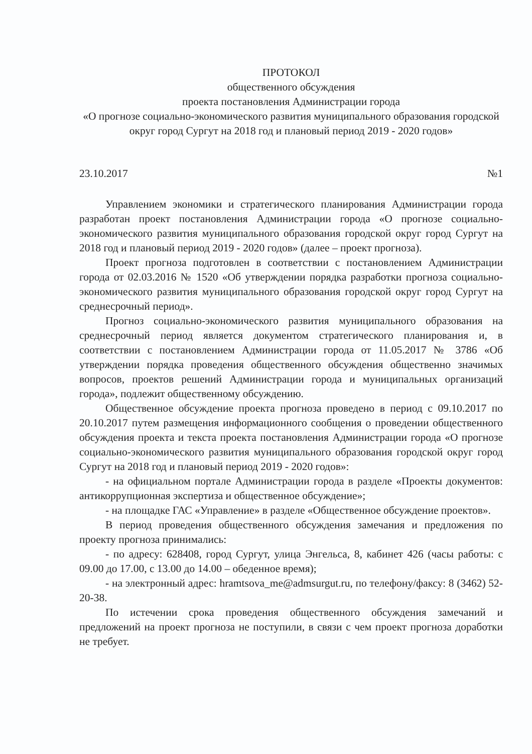ПРОТОКОЛ
общественного обсуждения
проекта постановления Администрации города
«О прогнозе социально-экономического развития муниципального образования городской округ город Сургут на 2018 год и плановый период 2019 - 2020 годов»
23.10.2017 №1
Управлением экономики и стратегического планирования Администрации города разработан проект постановления Администрации города «О прогнозе социально-экономического развития муниципального образования городской округ город Сургут на 2018 год и плановый период 2019 - 2020 годов» (далее – проект прогноза).
Проект прогноза подготовлен в соответствии с постановлением Администрации города от 02.03.2016 № 1520 «Об утверждении порядка разработки прогноза социально-экономического развития муниципального образования городской округ город Сургут на среднесрочный период».
Прогноз социально-экономического развития муниципального образования на среднесрочный период является документом стратегического планирования и, в соответствии с постановлением Администрации города от 11.05.2017 № 3786 «Об утверждении порядка проведения общественного обсуждения общественно значимых вопросов, проектов решений Администрации города и муниципальных организаций города», подлежит общественному обсуждению.
Общественное обсуждение проекта прогноза проведено в период с 09.10.2017 по 20.10.2017 путем размещения информационного сообщения о проведении общественного обсуждения проекта и текста проекта постановления Администрации города «О прогнозе социально-экономического развития муниципального образования городской округ город Сургут на 2018 год и плановый период 2019 - 2020 годов»:
- на официальном портале Администрации города в разделе «Проекты документов: антикоррупционная экспертиза и общественное обсуждение»;
- на площадке ГАС «Управление» в разделе «Общественное обсуждение проектов».
В период проведения общественного обсуждения замечания и предложения по проекту прогноза принимались:
- по адресу: 628408, город Сургут, улица Энгельса, 8, кабинет 426 (часы работы: с 09.00 до 17.00, с 13.00 до 14.00 – обеденное время);
- на электронный адрес: hramtsova_me@admsurgut.ru, по телефону/факсу: 8 (3462) 52-20-38.
По истечении срока проведения общественного обсуждения замечаний и предложений на проект прогноза не поступили, в связи с чем проект прогноза доработки не требует.